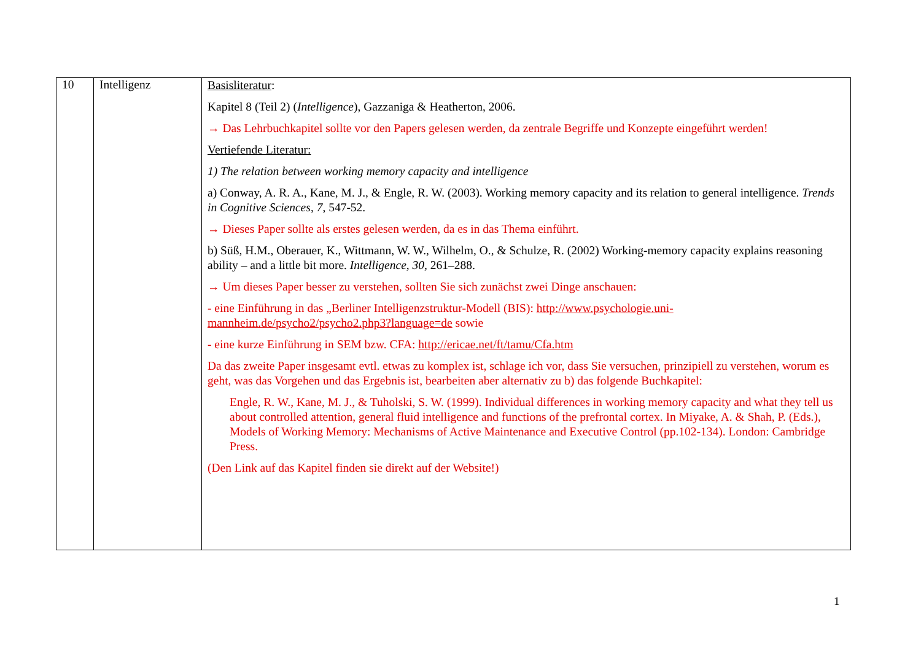| 10 | Intelligenz | Basisliteratur : Kapitel 8 (Teil 2) ( Intelligence ), Gazzaniga & Heatherton, 2006. → Das Lehrbuchkapitel sollte vor den Papers gelesen werden, da zentrale Begriffe und Konzepte eingeführt werden! Vertiefende Literatur: 1) The relation between working memory capacity and intelligence a) Conway, A. R. A., Kane, M. J., & Engle, R. W. (2003). Working memory capacity and its relation to general intelligence. Trends in Cognitive Sciences , 7 , 547-52. → Dieses Paper sollte als erstes gelesen werden, da es in das Thema einführt. b) Süß, H.M., Oberauer, K., Wittmann, W. W., Wilhelm, O., & Schulze, R. (2002) Working-memory capacity explains reasoning ability – and a little bit more. Intelligence , 30 , 261–288. → Um dieses Paper besser zu verstehen, sollten Sie sich zunächst zwei Dinge anschauen: - eine Einführung in das „Berliner Intelligenzstruktur-Modell (BIS): http://www.psychologie.uni-mannheim.de/psycho2/psycho2.php3?language=de sowie - eine kurze Einführung in SEM bzw. CFA: http://ericae.net/ft/tamu/Cfa.htm Da das zweite Paper insgesamt evtl. etwas zu komplex ist, schlage ich vor, dass Sie versuchen, prinzipiell zu verstehen, worum es geht, was das Vorgehen und das Ergebnis ist, bearbeiten aber alternativ zu b) das folgende Buchkapitel: Engle, R. W., Kane, M. J., & Tuholski, S. W. (1999). Individual differences in working memory capacity and what they tell us about controlled attention, general fluid intelligence and functions of the prefrontal cortex. In Miyake, A. & Shah, P. (Eds.), Models of Working Memory: Mechanisms of Active Maintenance and Executive Control (pp.102-134). London: Cambridge Press. (Den Link auf das Kapitel finden sie direkt auf der Website!) |
1